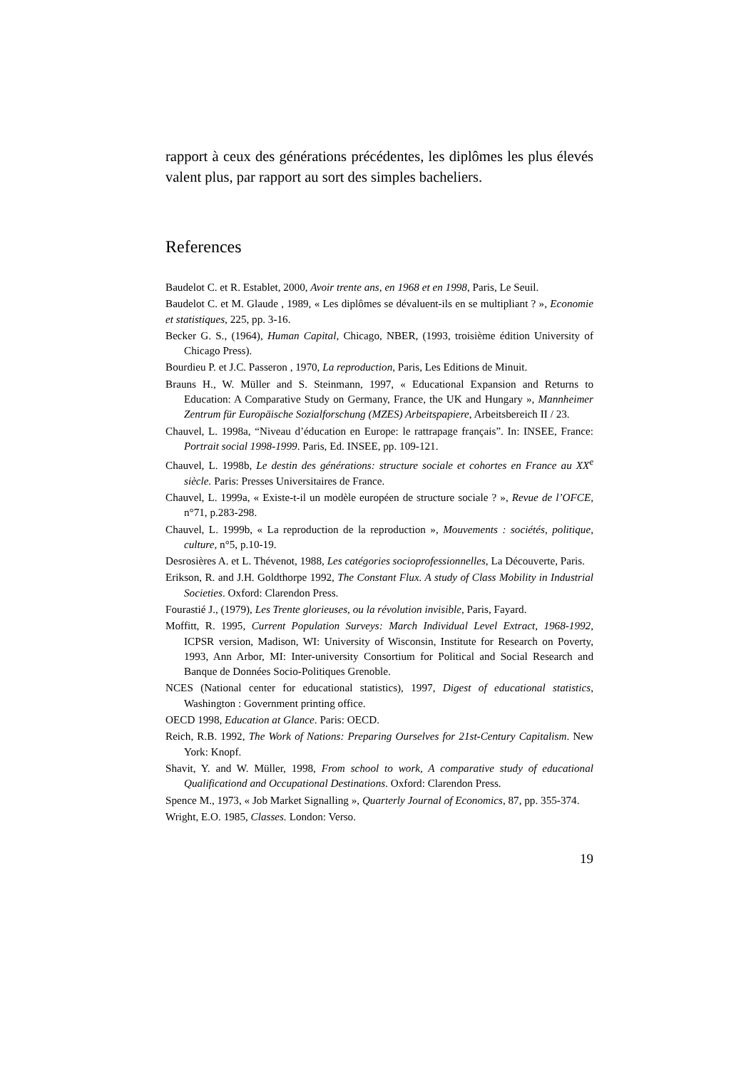rapport à ceux des générations précédentes, les diplômes les plus élevés valent plus, par rapport au sort des simples bacheliers.
References
Baudelot C. et R. Establet, 2000, Avoir trente ans, en 1968 et en 1998, Paris, Le Seuil.
Baudelot C. et M. Glaude , 1989, « Les diplômes se dévaluent-ils en se multipliant ? », Economie et statistiques, 225, pp. 3-16.
Becker G. S., (1964), Human Capital, Chicago, NBER, (1993, troisième édition University of Chicago Press).
Bourdieu P. et J.C. Passeron , 1970, La reproduction, Paris, Les Editions de Minuit.
Brauns H., W. Müller and S. Steinmann, 1997, « Educational Expansion and Returns to Education: A Comparative Study on Germany, France, the UK and Hungary », Mannheimer Zentrum für Europäische Sozialforschung (MZES) Arbeitspapiere, Arbeitsbereich II / 23.
Chauvel, L. 1998a, “Niveau d’éducation en Europe: le rattrapage français”. In: INSEE, France: Portrait social 1998-1999. Paris, Ed. INSEE, pp. 109-121.
Chauvel, L. 1998b, Le destin des générations: structure sociale et cohortes en France au XX<sup>e</sup> siècle. Paris: Presses Universitaires de France.
Chauvel, L. 1999a, « Existe-t-il un modèle européen de structure sociale ? », Revue de l’OFCE, n°71, p.283-298.
Chauvel, L. 1999b, « La reproduction de la reproduction », Mouvements : sociétés, politique, culture, n°5, p.10-19.
Desrosières A. et L. Thévenot, 1988, Les catégories socioprofessionnelles, La Découverte, Paris.
Erikson, R. and J.H. Goldthorpe 1992, The Constant Flux. A study of Class Mobility in Industrial Societies. Oxford: Clarendon Press.
Fourastié J., (1979), Les Trente glorieuses, ou la révolution invisible, Paris, Fayard.
Moffitt, R. 1995, Current Population Surveys: March Individual Level Extract, 1968-1992, ICPSR version, Madison, WI: University of Wisconsin, Institute for Research on Poverty, 1993, Ann Arbor, MI: Inter-university Consortium for Political and Social Research and Banque de Données Socio-Politiques Grenoble.
NCES (National center for educational statistics), 1997, Digest of educational statistics, Washington : Government printing office.
OECD 1998, Education at Glance. Paris: OECD.
Reich, R.B. 1992, The Work of Nations: Preparing Ourselves for 21st-Century Capitalism. New York: Knopf.
Shavit, Y. and W. Müller, 1998, From school to work, A comparative study of educational Qualificationd and Occupational Destinations. Oxford: Clarendon Press.
Spence M., 1973, « Job Market Signalling », Quarterly Journal of Economics, 87, pp. 355-374.
Wright, E.O. 1985, Classes. London: Verso.
19